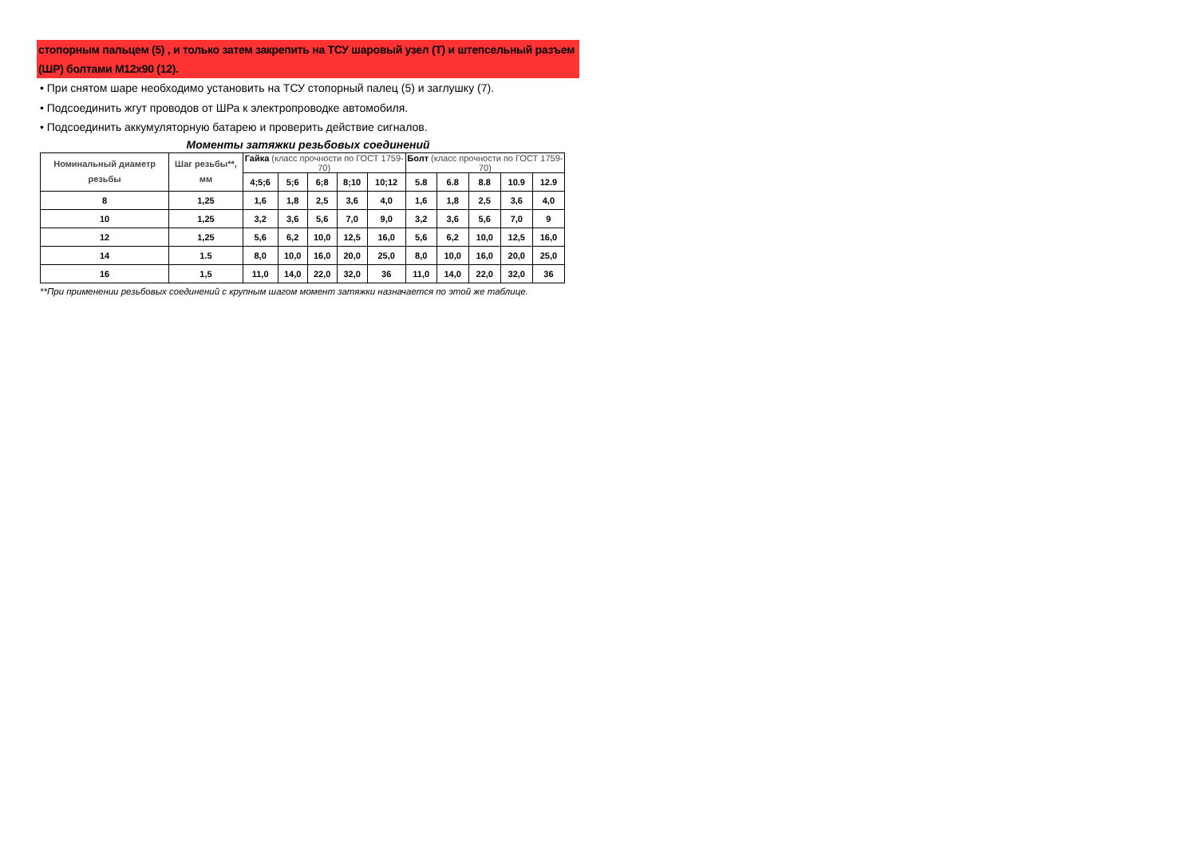стопорным пальцем (5) , и только затем закрепить на ТСУ шаровый узел (Т) и штепсельный разъем (ШР) болтами М12х90 (12).
• При снятом шаре необходимо установить на ТСУ стопорный палец (5) и заглушку (7).
• Подсоединить жгут проводов от ШРа к электропроводке автомобиля.
• Подсоединить аккумуляторную батарею и проверить действие сигналов.
Моменты затяжки резьбовых соединений
| Номинальный диаметр резьбы | Шаг резьбы**, мм | Гайка (класс прочности по ГОСТ 1759-70) | | | | | Болт (класс прочности по ГОСТ 1759-70) | | | | |
| --- | --- | --- | --- | --- | --- | --- | --- | --- | --- | --- | --- |
| | | 4;5;6 | 5;6 | 6;8 | 8;10 | 10;12 | 5.8 | 6.8 | 8.8 | 10.9 | 12.9 |
| 8 | 1,25 | 1,6 | 1,8 | 2,5 | 3,6 | 4,0 | 1,6 | 1,8 | 2,5 | 3,6 | 4,0 |
| 10 | 1,25 | 3,2 | 3,6 | 5,6 | 7,0 | 9,0 | 3,2 | 3,6 | 5,6 | 7,0 | 9 |
| 12 | 1,25 | 5,6 | 6,2 | 10,0 | 12,5 | 16,0 | 5,6 | 6,2 | 10,0 | 12,5 | 16,0 |
| 14 | 1.5 | 8,0 | 10,0 | 16,0 | 20,0 | 25,0 | 8,0 | 10,0 | 16,0 | 20,0 | 25,0 |
| 16 | 1,5 | 11,0 | 14,0 | 22,0 | 32,0 | 36 | 11,0 | 14,0 | 22,0 | 32,0 | 36 |
**При применении резьбовых соединений с крупным шагом момент затяжки назначается по этой же таблице.